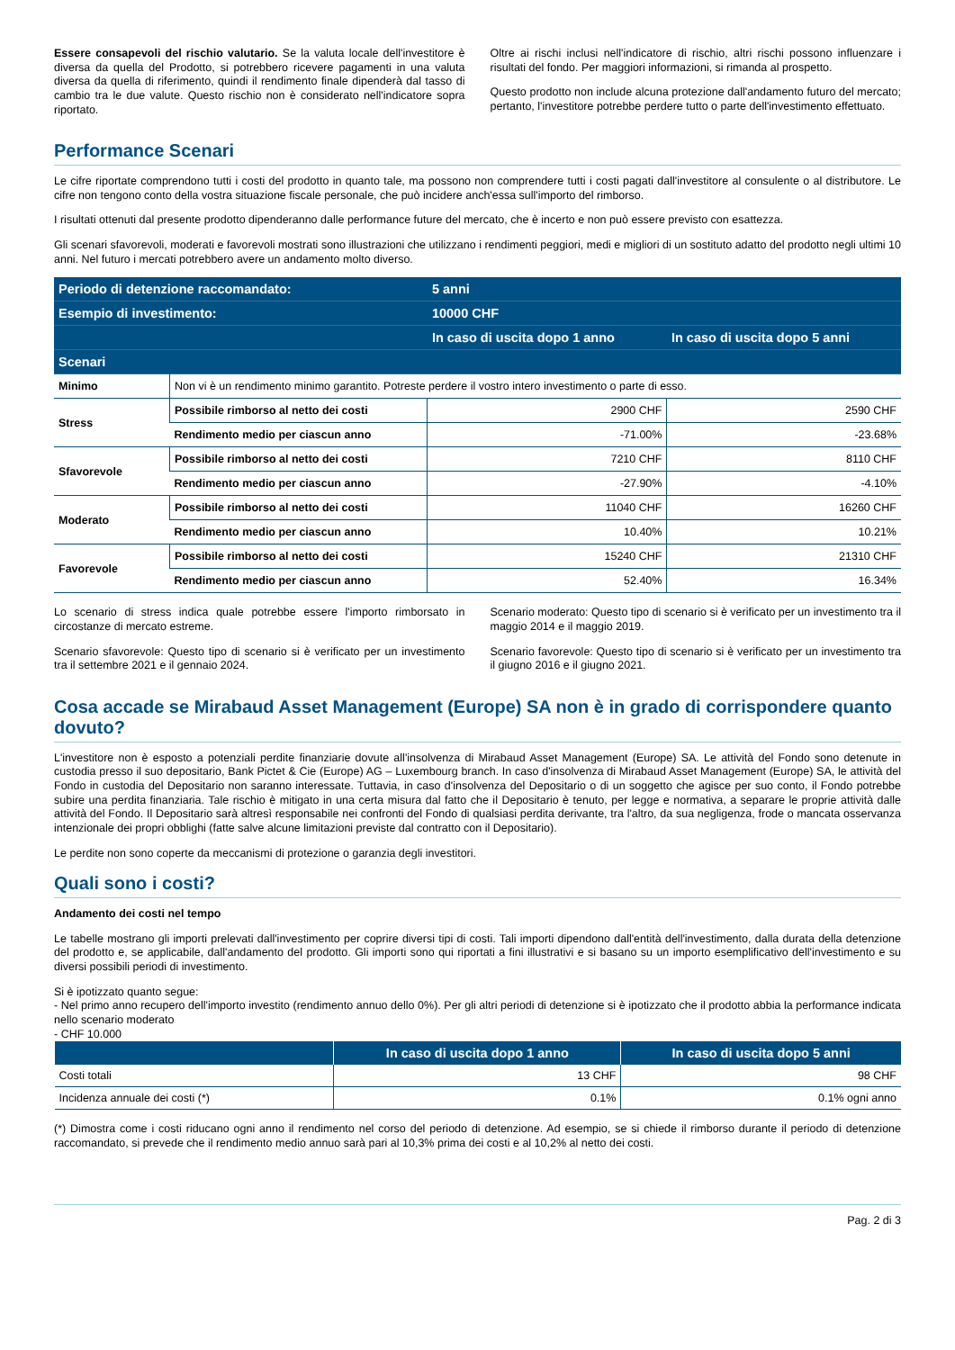Essere consapevoli del rischio valutario. Se la valuta locale dell'investitore è diversa da quella del Prodotto, si potrebbero ricevere pagamenti in una valuta diversa da quella di riferimento, quindi il rendimento finale dipenderà dal tasso di cambio tra le due valute. Questo rischio non è considerato nell'indicatore sopra riportato.
Oltre ai rischi inclusi nell'indicatore di rischio, altri rischi possono influenzare i risultati del fondo. Per maggiori informazioni, si rimanda al prospetto.
Questo prodotto non include alcuna protezione dall'andamento futuro del mercato; pertanto, l'investitore potrebbe perdere tutto o parte dell'investimento effettuato.
Performance Scenari
Le cifre riportate comprendono tutti i costi del prodotto in quanto tale, ma possono non comprendere tutti i costi pagati dall'investitore al consulente o al distributore. Le cifre non tengono conto della vostra situazione fiscale personale, che può incidere anch'essa sull'importo del rimborso.
I risultati ottenuti dal presente prodotto dipenderanno dalle performance future del mercato, che è incerto e non può essere previsto con esattezza.
Gli scenari sfavorevoli, moderati e favorevoli mostrati sono illustrazioni che utilizzano i rendimenti peggiori, medi e migliori di un sostituto adatto del prodotto negli ultimi 10 anni. Nel futuro i mercati potrebbero avere un andamento molto diverso.
| Periodo di detenzione raccomandato: | | 5 anni | |
| --- | --- | --- | --- |
| Esempio di investimento: | | 10000 CHF | |
| | | In caso di uscita dopo 1 anno | In caso di uscita dopo 5 anni |
| Scenari | | | |
| Minimo | Non vi è un rendimento minimo garantito. Potreste perdere il vostro intero investimento o parte di esso. | | |
| Stress | Possibile rimborso al netto dei costi | 2900 CHF | 2590 CHF |
| | Rendimento medio per ciascun anno | -71.00% | -23.68% |
| Sfavorevole | Possibile rimborso al netto dei costi | 7210 CHF | 8110 CHF |
| | Rendimento medio per ciascun anno | -27.90% | -4.10% |
| Moderato | Possibile rimborso al netto dei costi | 11040 CHF | 16260 CHF |
| | Rendimento medio per ciascun anno | 10.40% | 10.21% |
| Favorevole | Possibile rimborso al netto dei costi | 15240 CHF | 21310 CHF |
| | Rendimento medio per ciascun anno | 52.40% | 16.34% |
Lo scenario di stress indica quale potrebbe essere l'importo rimborsato in circostanze di mercato estreme.
Scenario sfavorevole: Questo tipo di scenario si è verificato per un investimento tra il settembre 2021 e il gennaio 2024.
Scenario moderato: Questo tipo di scenario si è verificato per un investimento tra il maggio 2014 e il maggio 2019.
Scenario favorevole: Questo tipo di scenario si è verificato per un investimento tra il giugno 2016 e il giugno 2021.
Cosa accade se Mirabaud Asset Management (Europe) SA non è in grado di corrispondere quanto dovuto?
L'investitore non è esposto a potenziali perdite finanziarie dovute all'insolvenza di Mirabaud Asset Management (Europe) SA. Le attività del Fondo sono detenute in custodia presso il suo depositario, Bank Pictet & Cie (Europe) AG – Luxembourg branch. In caso d'insolvenza di Mirabaud Asset Management (Europe) SA, le attività del Fondo in custodia del Depositario non saranno interessate. Tuttavia, in caso d'insolvenza del Depositario o di un soggetto che agisce per suo conto, il Fondo potrebbe subire una perdita finanziaria. Tale rischio è mitigato in una certa misura dal fatto che il Depositario è tenuto, per legge e normativa, a separare le proprie attività dalle attività del Fondo. Il Depositario sarà altresì responsabile nei confronti del Fondo di qualsiasi perdita derivante, tra l'altro, da sua negligenza, frode o mancata osservanza intenzionale dei propri obblighi (fatte salve alcune limitazioni previste dal contratto con il Depositario).
Le perdite non sono coperte da meccanismi di protezione o garanzia degli investitori.
Quali sono i costi?
Andamento dei costi nel tempo
Le tabelle mostrano gli importi prelevati dall'investimento per coprire diversi tipi di costi. Tali importi dipendono dall'entità dell'investimento, dalla durata della detenzione del prodotto e, se applicabile, dall'andamento del prodotto. Gli importi sono qui riportati a fini illustrativi e si basano su un importo esemplificativo dell'investimento e su diversi possibili periodi di investimento.
Si è ipotizzato quanto segue:
- Nel primo anno recupero dell'importo investito (rendimento annuo dello 0%). Per gli altri periodi di detenzione si è ipotizzato che il prodotto abbia la performance indicata nello scenario moderato
- CHF 10.000
| | In caso di uscita dopo 1 anno | In caso di uscita dopo 5 anni |
| --- | --- | --- |
| Costi totali | 13 CHF | 98 CHF |
| Incidenza annuale dei costi (*) | 0.1% | 0.1% ogni anno |
(*) Dimostra come i costi riducano ogni anno il rendimento nel corso del periodo di detenzione. Ad esempio, se si chiede il rimborso durante il periodo di detenzione raccomandato, si prevede che il rendimento medio annuo sarà pari al 10,3% prima dei costi e al 10,2% al netto dei costi.
Pag. 2 di 3